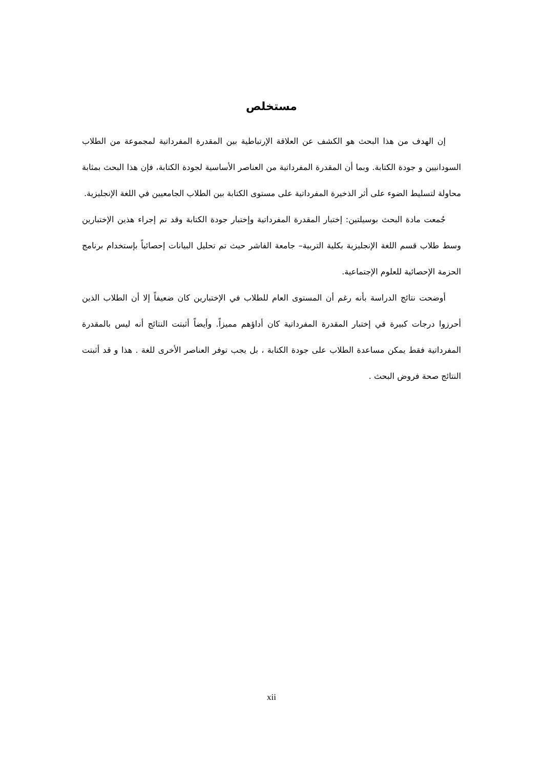مستخلص
إن الهدف من هذا البحث هو الكشف عن العلاقة الإرتباطية بين المقدرة المفرداتية لمجموعة من الطلاب السودانيين و جودة الكتابة. وبما أن المقدرة المفرداتية من العناصر الأساسية لجودة الكتابة، فإن هذا البحث بمثابة محاولة لتسليط الضوء على أثر الذخيرة المفرداتية على مستوى الكتابة بين الطلاب الجامعيين في اللغة الإنجليزية.
جُمعت مادة البحث بوسيلتين: إختبار المقدرة المفرداتية وإختبار جودة الكتابة وقد تم إجراء هذين الإختبارين وسط طلاب قسم اللغة الإنجليزية بكلية التربية– جامعة الفاشر حيث تم تحليل البيانات إحصائياً بإستخدام برنامج الحزمة الإحصائية للعلوم الإجتماعية.
أوضحت نتائج الدراسة بأنه رغم أن المستوى العام للطلاب في الإختبارين كان ضعيفاً إلا أن الطلاب الذين أحرزوا درجات كبيرة في إختبار المقدرة المفرداتية كان أداؤهم مميزاً. وأيضاً أثبتت النتائج أنه ليس بالمقدرة المفرداتية فقط يمكن مساعدة الطلاب على جودة الكتابة ، بل يجب توفر العناصر الأخرى للغة . هذا و قد أثبتت النتائج صحة فروض البحث .
xii